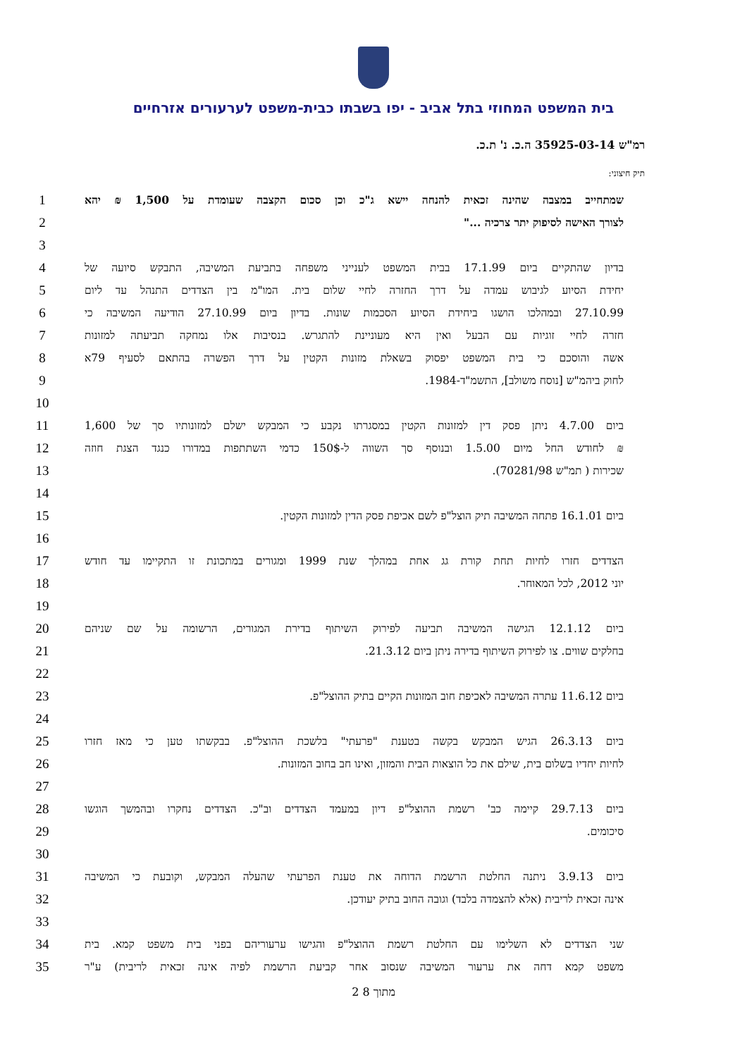בית המשפט המחוזי בתל אביב - יפו בשבתו כבית-משפט לערעורים אזרחיים
רמ"ש 35925-03-14 ה.כ. נ' ת.כ.
תיק חיצוני:
1 שמתחייב במצבה שהינה זכאית להנחה יישא ג"כ וכן סכום הקצבה שעומדת על 1,500 ₪ יהא
2 לצורך האישה לסיפוק יתר צרכיה ..."
3
4 בדיון שהתקיים ביום 17.1.99 בבית המשפט לענייני משפחה בתביעת המשיבה, התבקש סיועה של
5 יחידת הסיוע לגיבוש עמדה על דרך החזרה לחיי שלום בית. המו"מ בין הצדדים התנהל עד ליום
6 27.10.99 ובמהלכו הושגו ביחידת הסיוע הסכמות שונות. בדיון ביום 27.10.99 הודיעה המשיבה כי
7 חזרה לחיי זוגיות עם הבעל ואין היא מעוניינת להתגרש. בנסיבות אלו נמחקה תביעתה למזונות
8 אשה והוסכם כי בית המשפט יפסוק בשאלת מזונות הקטין על דרך הפשרה בהתאם לסעיף 79א
9 לחוק ביהמ"ש [נוסח משולב], התשמ"ד-1984.
10
11 ביום 4.7.00 ניתן פסק דין למזונות הקטין במסגרתו נקבע כי המבקש ישלם למזונותיו סך של 1,600
12 ₪ לחודש החל מיום 1.5.00 ובנוסף סך השווה ל-150$ כדמי השתתפות במדורו כנגד הצגת חוזה
13 שכירות ( תמ"ש 70281/98).
14
15 ביום 16.1.01 פתחה המשיבה תיק הוצל"פ לשם אכיפת פסק הדין למזונות הקטין.
16
17 הצדדים חזרו לחיות תחת קורת גג אחת במהלך שנת 1999 ומגורים במתכונת זו התקיימו עד חודש
18 יוני 2012, לכל המאוחר.
19
20 ביום 12.1.12 הגישה המשיבה תביעה לפירוק השיתוף בדירת המגורים, הרשומה על שם שניהם
21 בחלקים שווים. צו לפירוק השיתוף בדירה ניתן ביום 21.3.12.
22
23 ביום 11.6.12 עתרה המשיבה לאכיפת חוב המזונות הקיים בתיק ההוצל"פ.
24
25 ביום 26.3.13 הגיש המבקש בקשה בטענת "פרעתי" בלשכת ההוצל"פ. בבקשתו טען כי מאז חזרו
26 לחיות יחדיו בשלום בית, שילם את כל הוצאות הבית והמזון, ואינו חב בחוב המזונות.
27
28 ביום 29.7.13 קיימה כב' רשמת ההוצל"פ דיון במעמד הצדדים וב"כ. הצדדים נחקרו ובהמשך הוגשו
29 סיכומים.
30
31 ביום 3.9.13 ניתנה החלטת הרשמת הדוחה את טענת הפרעתי שהעלה המבקש, וקובעת כי המשיבה
32 אינה זכאית לריבית (אלא להצמדה בלבד) וגובה החוב בתיק יעודכן.
33
34 שני הצדדים לא השלימו עם החלטת רשמת ההוצל"פ והגישו ערעוריהם בפני בית משפט קמא. בית
35 משפט קמא דחה את ערעור המשיבה שנסוב אחר קביעת הרשמת לפיה אינה זכאית לריבית) ע"ר
2 מתוך 8